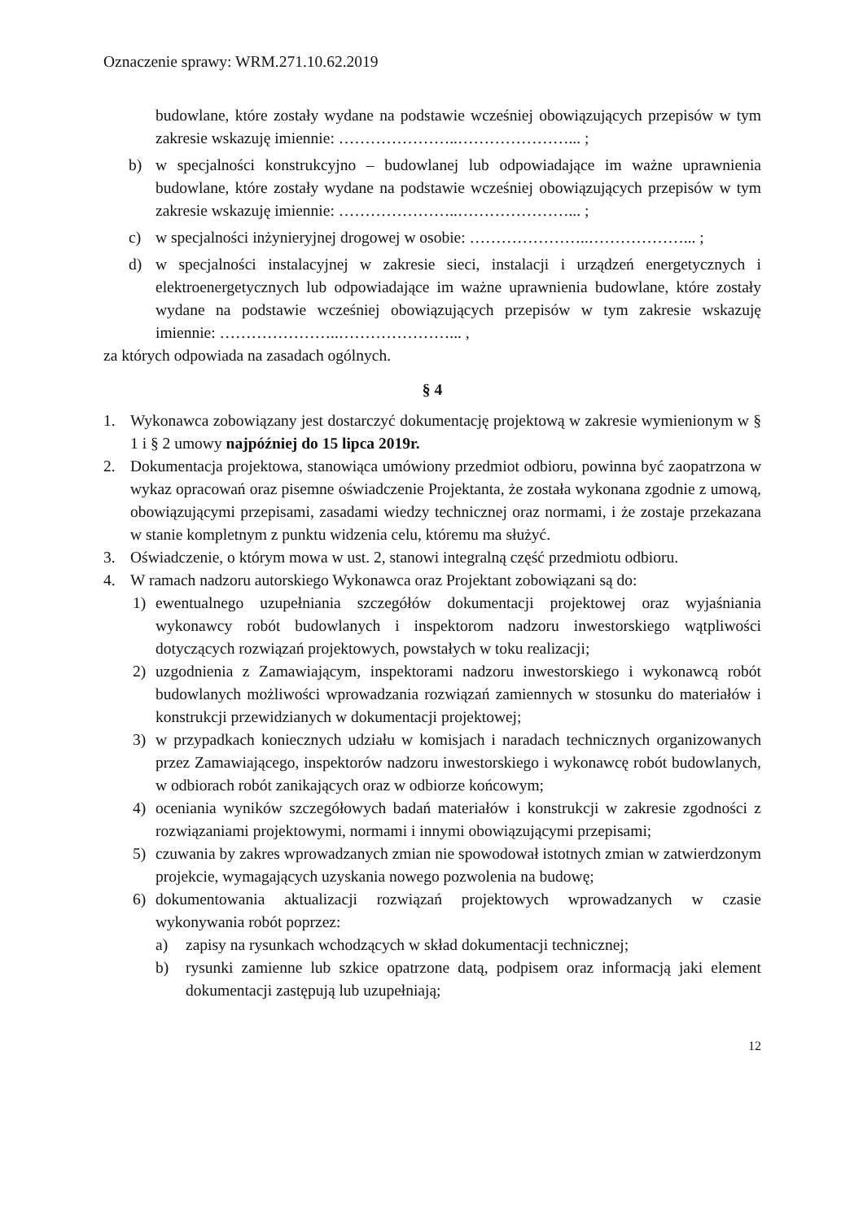Oznaczenie sprawy: WRM.271.10.62.2019
budowlane, które zostały wydane na podstawie wcześniej obowiązujących przepisów w tym zakresie wskazuję imiennie: …………………..…………………... ;
b) w specjalności konstrukcyjno – budowlanej lub odpowiadające im ważne uprawnienia budowlane, które zostały wydane na podstawie wcześniej obowiązujących przepisów w tym zakresie wskazuję imiennie: …………………..…………………... ;
c) w specjalności inżynieryjnej drogowej w osobie: …………………..………………... ;
d) w specjalności instalacyjnej w zakresie sieci, instalacji i urządzeń energetycznych i elektroenergetycznych lub odpowiadające im ważne uprawnienia budowlane, które zostały wydane na podstawie wcześniej obowiązujących przepisów w tym zakresie wskazuję imiennie: …………………..…………………... ,
za których odpowiada na zasadach ogólnych.
§ 4
1. Wykonawca zobowiązany jest dostarczyć dokumentację projektową w zakresie wymienionym w § 1 i § 2 umowy najpóźniej do 15 lipca 2019r.
2. Dokumentacja projektowa, stanowiąca umówiony przedmiot odbioru, powinna być zaopatrzona w wykaz opracowań oraz pisemne oświadczenie Projektanta, że została wykonana zgodnie z umową, obowiązującymi przepisami, zasadami wiedzy technicznej oraz normami, i że zostaje przekazana w stanie kompletnym z punktu widzenia celu, któremu ma służyć.
3. Oświadczenie, o którym mowa w ust. 2, stanowi integralną część przedmiotu odbioru.
4. W ramach nadzoru autorskiego Wykonawca oraz Projektant zobowiązani są do:
1) ewentualnego uzupełniania szczegółów dokumentacji projektowej oraz wyjaśniania wykonawcy robót budowlanych i inspektorom nadzoru inwestorskiego wątpliwości dotyczących rozwiązań projektowych, powstałych w toku realizacji;
2) uzgodnienia z Zamawiającym, inspektorami nadzoru inwestorskiego i wykonawcą robót budowlanych możliwości wprowadzania rozwiązań zamiennych w stosunku do materiałów i konstrukcji przewidzianych w dokumentacji projektowej;
3) w przypadkach koniecznych udziału w komisjach i naradach technicznych organizowanych przez Zamawiającego, inspektorów nadzoru inwestorskiego i wykonawcę robót budowlanych, w odbiorach robót zanikających oraz w odbiorze końcowym;
4) oceniania wyników szczegółowych badań materiałów i konstrukcji w zakresie zgodności z rozwiązaniami projektowymi, normami i innymi obowiązującymi przepisami;
5) czuwania by zakres wprowadzanych zmian nie spowodował istotnych zmian w zatwierdzonym projekcie, wymagających uzyskania nowego pozwolenia na budowę;
6) dokumentowania aktualizacji rozwiązań projektowych wprowadzanych w czasie wykonywania robót poprzez:
a) zapisy na rysunkach wchodzących w skład dokumentacji technicznej;
b) rysunki zamienne lub szkice opatrzone datą, podpisem oraz informacją jaki element dokumentacji zastępują lub uzupełniają;
12